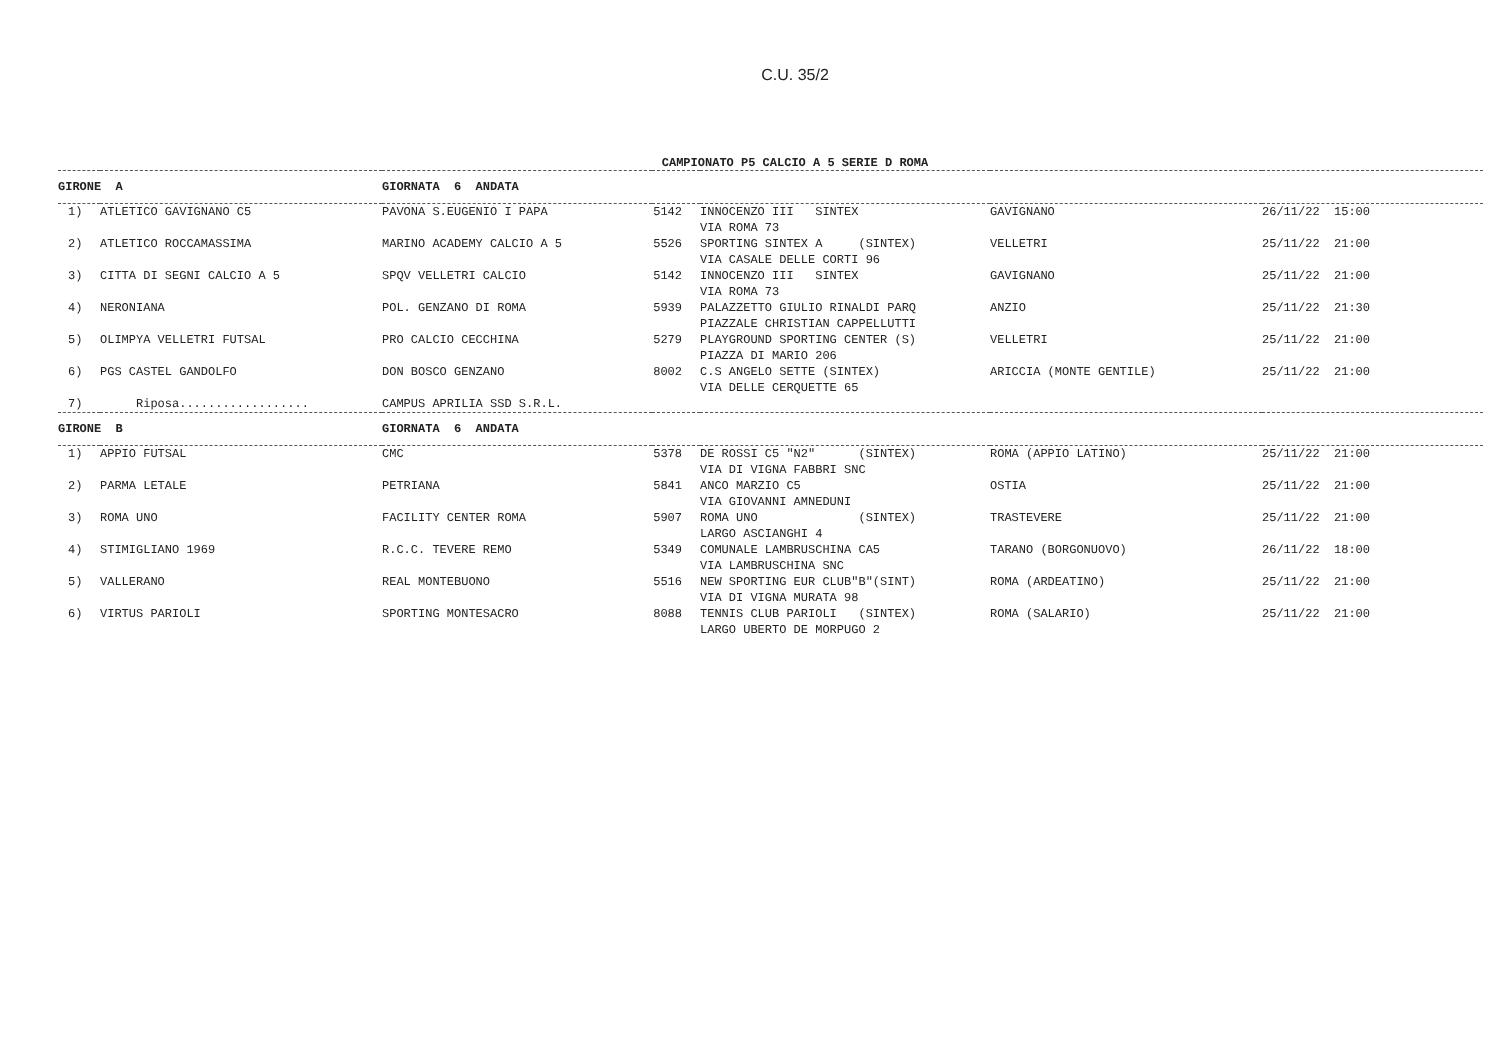C.U. 35/2
CAMPIONATO P5 CALCIO A 5 SERIE D ROMA
| GIRONE A | | GIORNATA 6 ANDATA | | | | |
| --- | --- | --- | --- | --- | --- | --- |
| 1) | ATLETICO GAVIGNANO C5 | PAVONA S.EUGENIO I PAPA | 5142 | INNOCENZO III SINTEX VIA ROMA 73 | GAVIGNANO | 26/11/22 15:00 |
| 2) | ATLETICO ROCCAMASSIMA | MARINO ACADEMY CALCIO A 5 | 5526 | SPORTING SINTEX A (SINTEX) VIA CASALE DELLE CORTI 96 | VELLETRI | 25/11/22 21:00 |
| 3) | CITTA DI SEGNI CALCIO A 5 | SPQV VELLETRI CALCIO | 5142 | INNOCENZO III SINTEX VIA ROMA 73 | GAVIGNANO | 25/11/22 21:00 |
| 4) | NERONIANA | POL. GENZANO DI ROMA | 5939 | PALAZZETTO GIULIO RINALDI PARQ PIAZZALE CHRISTIAN CAPPELLUTTI | ANZIO | 25/11/22 21:30 |
| 5) | OLIMPYA VELLETRI FUTSAL | PRO CALCIO CECCHINA | 5279 | PLAYGROUND SPORTING CENTER (S) PIAZZA DI MARIO 206 | VELLETRI | 25/11/22 21:00 |
| 6) | PGS CASTEL GANDOLFO | DON BOSCO GENZANO | 8002 | C.S ANGELO SETTE (SINTEX) VIA DELLE CERQUETTE 65 | ARICCIA (MONTE GENTILE) | 25/11/22 21:00 |
| 7) | Riposa.................. | CAMPUS APRILIA SSD S.R.L. | | | | |
| GIRONE B | | GIORNATA 6 ANDATA | | | | |
| 1) | APPIO FUTSAL | CMC | 5378 | DE ROSSI C5 "N2" (SINTEX) VIA DI VIGNA FABBRI SNC | ROMA (APPIO LATINO) | 25/11/22 21:00 |
| 2) | PARMA LETALE | PETRIANA | 5841 | ANCO MARZIO C5 VIA GIOVANNI AMNEDUNI | OSTIA | 25/11/22 21:00 |
| 3) | ROMA UNO | FACILITY CENTER ROMA | 5907 | ROMA UNO (SINTEX) LARGO ASCIANGHI 4 | TRASTEVERE | 25/11/22 21:00 |
| 4) | STIMIGLIANO 1969 | R.C.C. TEVERE REMO | 5349 | COMUNALE LAMBRUSCHINA CA5 VIA LAMBRUSCHINA SNC | TARANO (BORGONUOVO) | 26/11/22 18:00 |
| 5) | VALLERANO | REAL MONTEBUONO | 5516 | NEW SPORTING EUR CLUB"B"(SINT) VIA DI VIGNA MURATA 98 | ROMA (ARDEATINO) | 25/11/22 21:00 |
| 6) | VIRTUS PARIOLI | SPORTING MONTESACRO | 8088 | TENNIS CLUB PARIOLI (SINTEX) LARGO UBERTO DE MORPUGO 2 | ROMA (SALARIO) | 25/11/22 21:00 |